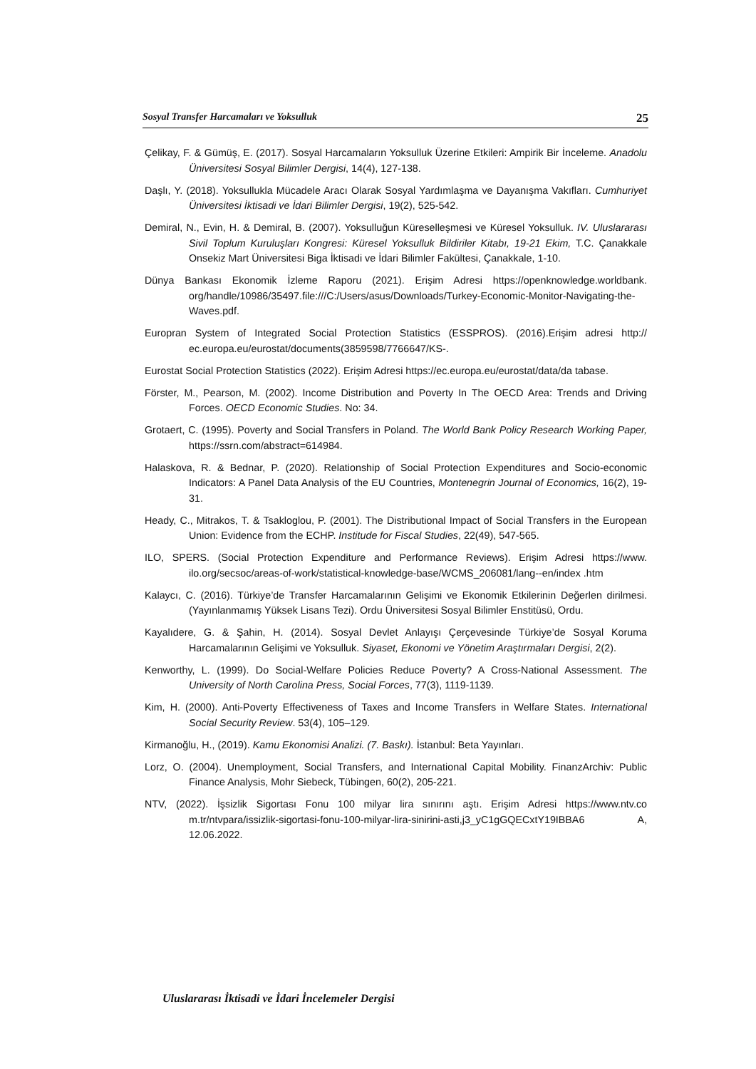Sosyal Transfer Harcamaları ve Yoksulluk 25
Çelikay, F. & Gümüş, E. (2017). Sosyal Harcamaların Yoksulluk Üzerine Etkileri: Ampirik Bir İnceleme. Anadolu Üniversitesi Sosyal Bilimler Dergisi, 14(4), 127-138.
Daşlı, Y. (2018). Yoksullukla Mücadele Aracı Olarak Sosyal Yardımlaşma ve Dayanışma Vakıfları. Cumhuriyet Üniversitesi İktisadi ve İdari Bilimler Dergisi, 19(2), 525-542.
Demiral, N., Evin, H. & Demiral, B. (2007). Yoksulluğun Küreselleşmesi ve Küresel Yoksulluk. IV. Uluslararası Sivil Toplum Kuruluşları Kongresi: Küresel Yoksulluk Bildiriler Kitabı, 19-21 Ekim, T.C. Çanakkale Onsekiz Mart Üniversitesi Biga İktisadi ve İdari Bilimler Fakültesi, Çanakkale, 1-10.
Dünya Bankası Ekonomik İzleme Raporu (2021). Erişim Adresi https://openknowledge.worldbank. org/handle/10986/35497.file:///C:/Users/asus/Downloads/Turkey-Economic-Monitor-Navigating-the-Waves.pdf.
Europran System of Integrated Social Protection Statistics (ESSPROS). (2016).Erişim adresi http:// ec.europa.eu/eurostat/documents(3859598/7766647/KS-.
Eurostat Social Protection Statistics (2022). Erişim Adresi https://ec.europa.eu/eurostat/data/da tabase.
Förster, M., Pearson, M. (2002). Income Distribution and Poverty In The OECD Area: Trends and Driving Forces. OECD Economic Studies. No: 34.
Grotaert, C. (1995). Poverty and Social Transfers in Poland. The World Bank Policy Research Working Paper, https://ssrn.com/abstract=614984.
Halaskova, R. & Bednar, P. (2020). Relationship of Social Protection Expenditures and Socio-economic Indicators: A Panel Data Analysis of the EU Countries, Montenegrin Journal of Economics, 16(2), 19-31.
Heady, C., Mitrakos, T. & Tsakloglou, P. (2001). The Distributional Impact of Social Transfers in the European Union: Evidence from the ECHP. Institude for Fiscal Studies, 22(49), 547-565.
ILO, SPERS. (Social Protection Expenditure and Performance Reviews). Erişim Adresi https://www. ilo.org/secsoc/areas-of-work/statistical-knowledge-base/WCMS_206081/lang--en/index .htm
Kalaycı, C. (2016). Türkiye’de Transfer Harcamalarının Gelişimi ve Ekonomik Etkilerinin Değerlen dirilmesi. (Yayınlanmamış Yüksek Lisans Tezi). Ordu Üniversitesi Sosyal Bilimler Enstitüsü, Ordu.
Kayalıdere, G. & Şahin, H. (2014). Sosyal Devlet Anlayışı Çerçevesinde Türkiye’de Sosyal Koruma Harcamalarının Gelişimi ve Yoksulluk. Siyaset, Ekonomi ve Yönetim Araştırmaları Dergisi, 2(2).
Kenworthy, L. (1999). Do Social-Welfare Policies Reduce Poverty? A Cross-National Assessment. The University of North Carolina Press, Social Forces, 77(3), 1119-1139.
Kim, H. (2000). Anti-Poverty Effectiveness of Taxes and Income Transfers in Welfare States. International Social Security Review. 53(4), 105–129.
Kirmanoğlu, H., (2019). Kamu Ekonomisi Analizi. (7. Baskı). İstanbul: Beta Yayınları.
Lorz, O. (2004). Unemployment, Social Transfers, and International Capital Mobility. FinanzArchiv: Public Finance Analysis, Mohr Siebeck, Tübingen, 60(2), 205-221.
NTV, (2022). İşsizlik Sigortası Fonu 100 milyar lira sınırını aştı. Erişim Adresi https://www.ntv.co m.tr/ntvpara/issizlik-sigortasi-fonu-100-milyar-lira-sinirini-asti,j3_yC1gGQECxtY19IBBA6 A, 12.06.2022.
Uluslararası İktisadi ve İdari İncelemeler Dergisi